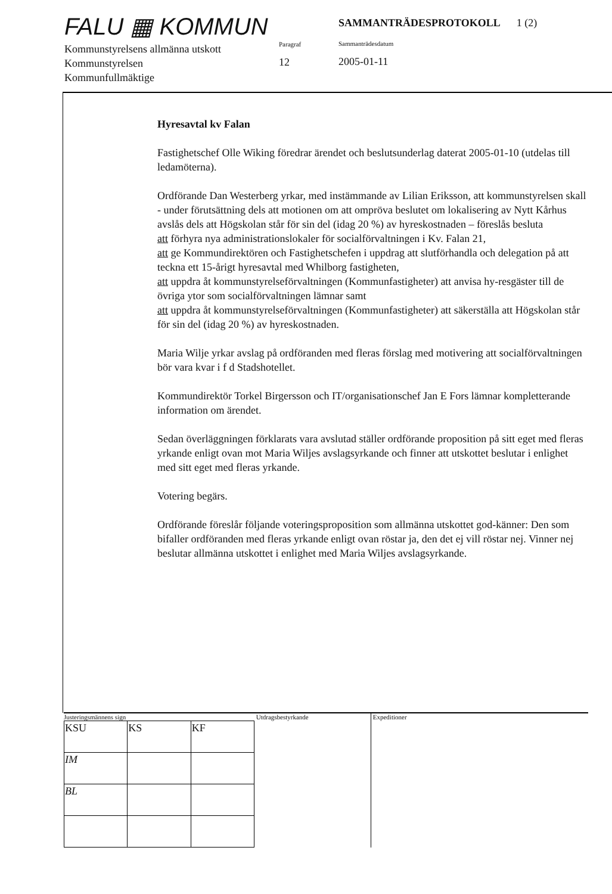FALU ▦ KOMMUN
Kommunstyrelsens allmänna utskott
Kommunstyrelsen
Kommunfullmäktige
Paragraf
12
SAMMANTRÄDESPROTOKOLL 1 (2)
Sammanträdesdatum
2005-01-11
Hyresavtal kv Falan
Fastighetschef Olle Wiking föredrar ärendet och beslutsunderlag daterat 2005-01-10 (utdelas till ledamöterna).
Ordförande Dan Westerberg yrkar, med instämmande av Lilian Eriksson, att kommunstyrelsen skall - under förutsättning dels att motionen om att ompröva beslutet om lokalisering av Nytt Kårhus avslås dels att Högskolan står för sin del (idag 20 %) av hyreskostnaden – föreslås besluta
att förhyra nya administrationslokaler för socialförvaltningen i Kv. Falan 21,
att ge Kommundirektören och Fastighetschefen i uppdrag att slutförhandla och delegation på att teckna ett 15-årigt hyresavtal med Whilborg fastigheten,
att uppdra åt kommunstyrelseförvaltningen (Kommunfastigheter) att anvisa hy-resgäster till de övriga ytor som socialförvaltningen lämnar samt
att uppdra åt kommunstyrelseförvaltningen (Kommunfastigheter) att säkerställa att Högskolan står för sin del (idag 20 %) av hyreskostnaden.
Maria Wilje yrkar avslag på ordföranden med fleras förslag med motivering att socialförvaltningen bör vara kvar i f d Stadshotellet.
Kommundirektör Torkel Birgersson och IT/organisationschef Jan E Fors lämnar kompletterande information om ärendet.
Sedan överläggningen förklarats vara avslutad ställer ordförande proposition på sitt eget med fleras yrkande enligt ovan mot Maria Wiljes avslagsyrkande och finner att utskottet beslutar i enlighet med sitt eget med fleras yrkande.
Votering begärs.
Ordförande föreslår följande voteringsproposition som allmänna utskottet god-känner: Den som bifaller ordföranden med fleras yrkande enligt ovan röstar ja, den det ej vill röstar nej. Vinner nej beslutar allmänna utskottet i enlighet med Maria Wiljes avslagsyrkande.
Justeringsmännens sign
| KSU | KS | KF |
| IM | | |
| BL | | |
Utdragsbestyrkande Expeditioner